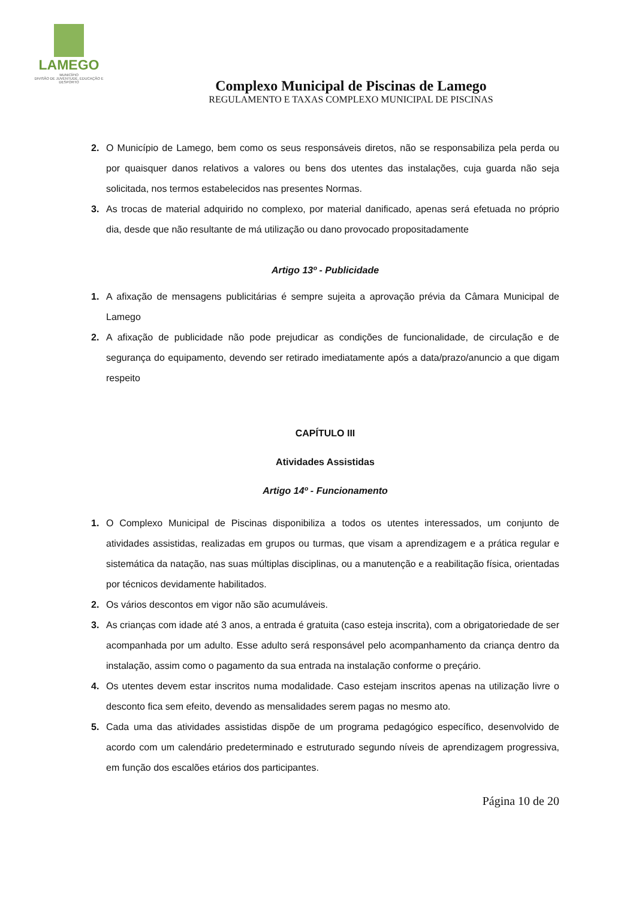LAMEGO
MUNICÍPIO
DIVISÃO DE JUVENTUDE, EDUCAÇÃO E DESPORTO
Complexo Municipal de Piscinas de Lamego
REGULAMENTO E TAXAS COMPLEXO MUNICIPAL DE PISCINAS
2. O Município de Lamego, bem como os seus responsáveis diretos, não se responsabiliza pela perda ou por quaisquer danos relativos a valores ou bens dos utentes das instalações, cuja guarda não seja solicitada, nos termos estabelecidos nas presentes Normas.
3. As trocas de material adquirido no complexo, por material danificado, apenas será efetuada no próprio dia, desde que não resultante de má utilização ou dano provocado propositadamente
Artigo 13º - Publicidade
1. A afixação de mensagens publicitárias é sempre sujeita a aprovação prévia da Câmara Municipal de Lamego
2. A afixação de publicidade não pode prejudicar as condições de funcionalidade, de circulação e de segurança do equipamento, devendo ser retirado imediatamente após a data/prazo/anuncio a que digam respeito
CAPÍTULO III
Atividades Assistidas
Artigo 14º - Funcionamento
1. O Complexo Municipal de Piscinas disponibiliza a todos os utentes interessados, um conjunto de atividades assistidas, realizadas em grupos ou turmas, que visam a aprendizagem e a prática regular e sistemática da natação, nas suas múltiplas disciplinas, ou a manutenção e a reabilitação física, orientadas por técnicos devidamente habilitados.
2. Os vários descontos em vigor não são acumuláveis.
3. As crianças com idade até 3 anos, a entrada é gratuita (caso esteja inscrita), com a obrigatoriedade de ser acompanhada por um adulto. Esse adulto será responsável pelo acompanhamento da criança dentro da instalação, assim como o pagamento da sua entrada na instalação conforme o preçário.
4. Os utentes devem estar inscritos numa modalidade. Caso estejam inscritos apenas na utilização livre o desconto fica sem efeito, devendo as mensalidades serem pagas no mesmo ato.
5. Cada uma das atividades assistidas dispõe de um programa pedagógico específico, desenvolvido de acordo com um calendário predeterminado e estruturado segundo níveis de aprendizagem progressiva, em função dos escalões etários dos participantes.
Página 10 de 20